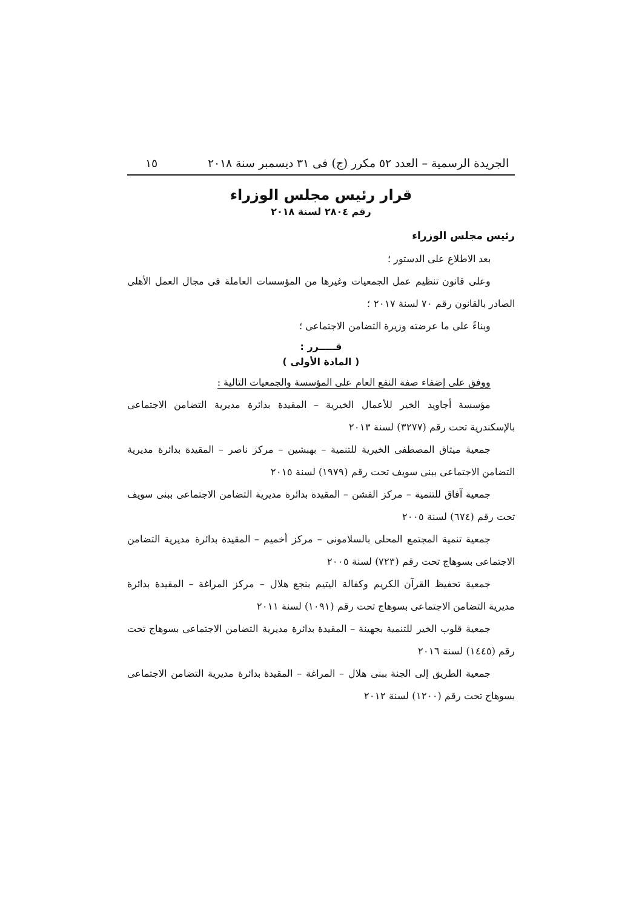الجريدة الرسمية – العدد ٥٢ مكرر (ج) فى ٣١ ديسمبر سنة ٢٠١٨ ١٥
قرار رئيس مجلس الوزراء
رقم ٢٨٠٤ لسنة ٢٠١٨
رئيس مجلس الوزراء
بعد الاطلاع على الدستور ؛
وعلى قانون تنظيم عمل الجمعيات وغيرها من المؤسسات العاملة فى مجال العمل الأهلى الصادر بالقانون رقم ٧٠ لسنة ٢٠١٧ ؛
وبناءً على ما عرضته وزيرة التضامن الاجتماعى ؛
قـــــرر :
( المادة الأولى )
ووفق على إضفاء صفة النفع العام على المؤسسة والجمعيات التالية :
مؤسسة أجاويد الخير للأعمال الخيرية – المقيدة بدائرة مديرية التضامن الاجتماعى بالإسكندرية تحت رقم (٣٢٧٧) لسنة ٢٠١٣
جمعية ميثاق المصطفى الخيرية للتنمية – بهبشين – مركز ناصر – المقيدة بدائرة مديرية التضامن الاجتماعى ببنى سويف تحت رقم (١٩٧٩) لسنة ٢٠١٥
جمعية آفاق للتنمية – مركز الفشن – المقيدة بدائرة مديرية التضامن الاجتماعى ببنى سويف تحت رقم (٦٧٤) لسنة ٢٠٠٥
جمعية تنمية المجتمع المحلى بالسلامونى – مركز أخميم – المقيدة بدائرة مديرية التضامن الاجتماعى بسوهاج تحت رقم (٧٢٣) لسنة ٢٠٠٥
جمعية تحفيظ القرآن الكريم وكفالة اليتيم بنجع هلال – مركز المراغة – المقيدة بدائرة مديرية التضامن الاجتماعى بسوهاج تحت رقم (١٠٩١) لسنة ٢٠١١
جمعية قلوب الخير للتنمية بجهينة – المقيدة بدائرة مديرية التضامن الاجتماعى بسوهاج تحت رقم (١٤٤٥) لسنة ٢٠١٦
جمعية الطريق إلى الجنة ببنى هلال – المراغة – المقيدة بدائرة مديرية التضامن الاجتماعى بسوهاج تحت رقم (١٢٠٠) لسنة ٢٠١٢